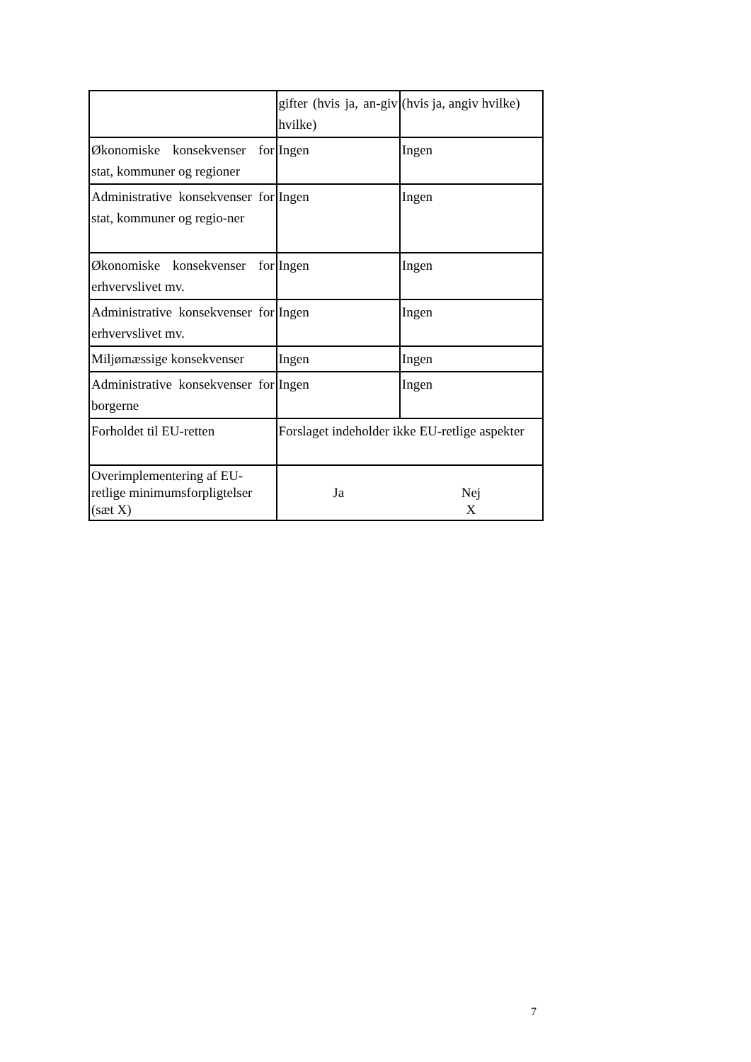| | gifter (hvis ja, an-giv hvilke) | (hvis ja, angiv hvilke) |
| Økonomiske konsekvenser for stat, kommuner og regioner | Ingen | Ingen |
| Administrative konsekvenser for stat, kommuner og regio-ner | Ingen | Ingen |
| Økonomiske konsekvenser for erhvervslivet mv. | Ingen | Ingen |
| Administrative konsekvenser for erhvervslivet mv. | Ingen | Ingen |
| Miljømæssige konsekvenser | Ingen | Ingen |
| Administrative konsekvenser for borgerne | Ingen | Ingen |
| Forholdet til EU-retten | Forslaget indeholder ikke EU-retlige aspekter | |
| Overimplementering af EU-retlige minimumsforpligtelser (sæt X) | Ja | Nej X |
7